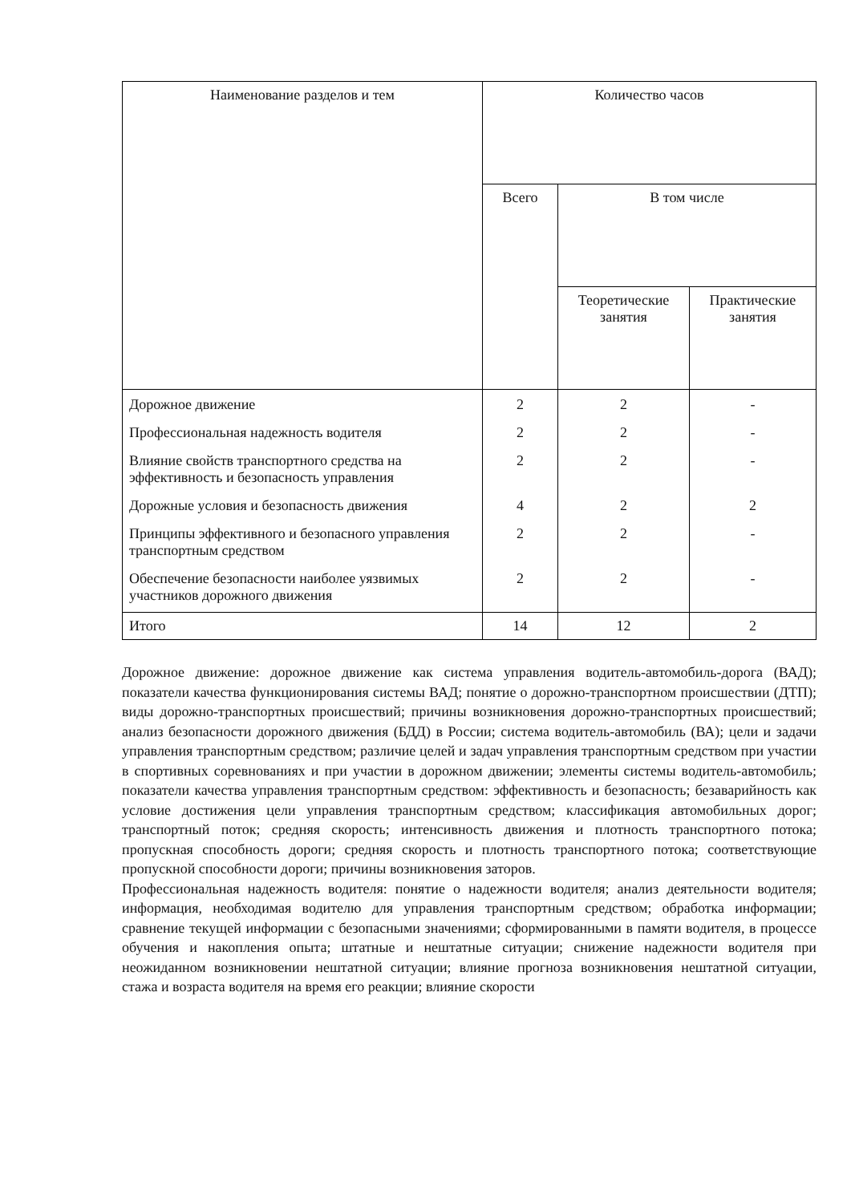| Наименование разделов и тем | Количество часов | | |
| --- | --- | --- | --- |
| | Всего | В том числе | |
| | | Теоретические занятия | Практические занятия |
| Дорожное движение | 2 | 2 | - |
| Профессиональная надежность водителя | 2 | 2 | - |
| Влияние свойств транспортного средства на эффективность и безопасность управления | 2 | 2 | - |
| Дорожные условия и безопасность движения | 4 | 2 | 2 |
| Принципы эффективного и безопасного управления транспортным средством | 2 | 2 | - |
| Обеспечение безопасности наиболее уязвимых участников дорожного движения | 2 | 2 | - |
| Итого | 14 | 12 | 2 |
Дорожное движение: дорожное движение как система управления водитель-автомобиль-дорога (ВАД); показатели качества функционирования системы ВАД; понятие о дорожно-транспортном происшествии (ДТП); виды дорожно-транспортных происшествий; причины возникновения дорожно-транспортных происшествий; анализ безопасности дорожного движения (БДД) в России; система водитель-автомобиль (ВА); цели и задачи управления транспортным средством; различие целей и задач управления транспортным средством при участии в спортивных соревнованиях и при участии в дорожном движении; элементы системы водитель-автомобиль; показатели качества управления транспортным средством: эффективность и безопасность; безаварийность как условие достижения цели управления транспортным средством; классификация автомобильных дорог; транспортный поток; средняя скорость; интенсивность движения и плотность транспортного потока; пропускная способность дороги; средняя скорость и плотность транспортного потока; соответствующие пропускной способности дороги; причины возникновения заторов.
Профессиональная надежность водителя: понятие о надежности водителя; анализ деятельности водителя; информация, необходимая водителю для управления транспортным средством; обработка информации; сравнение текущей информации с безопасными значениями; сформированными в памяти водителя, в процессе обучения и накопления опыта; штатные и нештатные ситуации; снижение надежности водителя при неожиданном возникновении нештатной ситуации; влияние прогноза возникновения нештатной ситуации, стажа и возраста водителя на время его реакции; влияние скорости